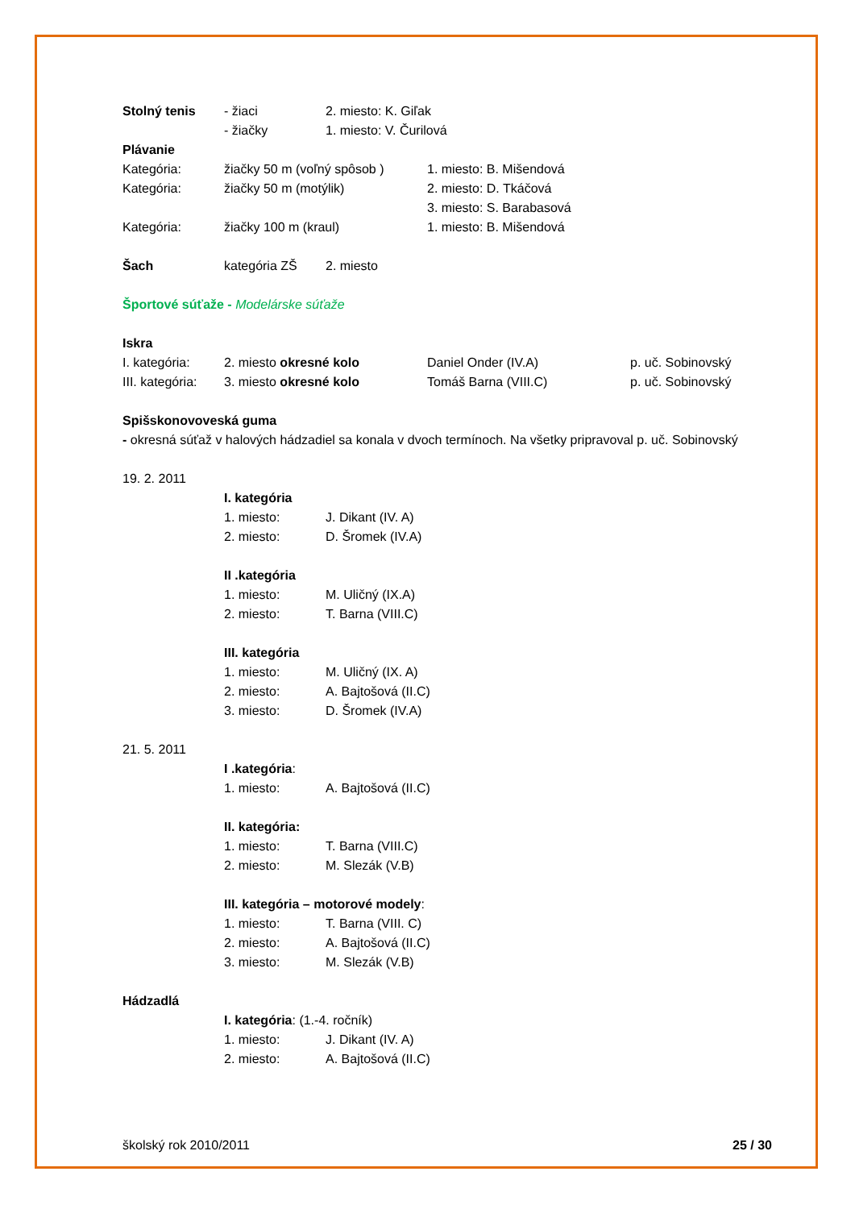Stolný tenis - žiaci 2. miesto: K. Giľak
- žiačky 1. miesto: V. Čurilová
Plávanie
Kategória: žiačky 50 m (voľný spôsob )
1. miesto: B. Mišendová
Kategória: žiačky 50 m (motýlik) 2. miesto: D. Tkáčová
3. miesto: S. Barabasová
Kategória: žiačky 100 m (kraul) 1. miesto: B. Mišendová
Šach kategória ZŠ 2. miesto
Športové súťaže - Modelárske súťaže
Iskra
I. kategória: 2. miesto okresné kolo Daniel Onder (IV.A) p. uč. Sobinovský
III. kategória:
3. miesto okresné kolo Tomáš Barna (VIII.C) p. uč. Sobinovský
Spišskonovoveská guma
- okresná súťaž v halových hádzadiel sa konala v dvoch termínoch. Na všetky pripravoval p. uč. Sobinovský
19. 2. 2011
I. kategória
1. miesto: J. Dikant (IV. A)
2. miesto: D. Šromek (IV.A)
II .kategória
1. miesto: M. Uličný (IX.A)
2. miesto: T. Barna (VIII.C)
III. kategória
1. miesto: M. Uličný (IX. A)
2. miesto: A. Bajtošová (II.C)
3. miesto: D. Šromek (IV.A)
21. 5. 2011
I .kategória:
1. miesto: A. Bajtošová (II.C)
II. kategória:
1. miesto: T. Barna (VIII.C)
2. miesto: M. Slezák (V.B)
III. kategória – motorové modely:
1. miesto: T. Barna (VIII. C)
2. miesto: A. Bajtošová (II.C)
3. miesto: M. Slezák (V.B)
Hádzadlá
I. kategória: (1.-4. ročník)
1. miesto: J. Dikant (IV. A)
2. miesto: A. Bajtošová (II.C)
školský rok 2010/2011 25 / 30